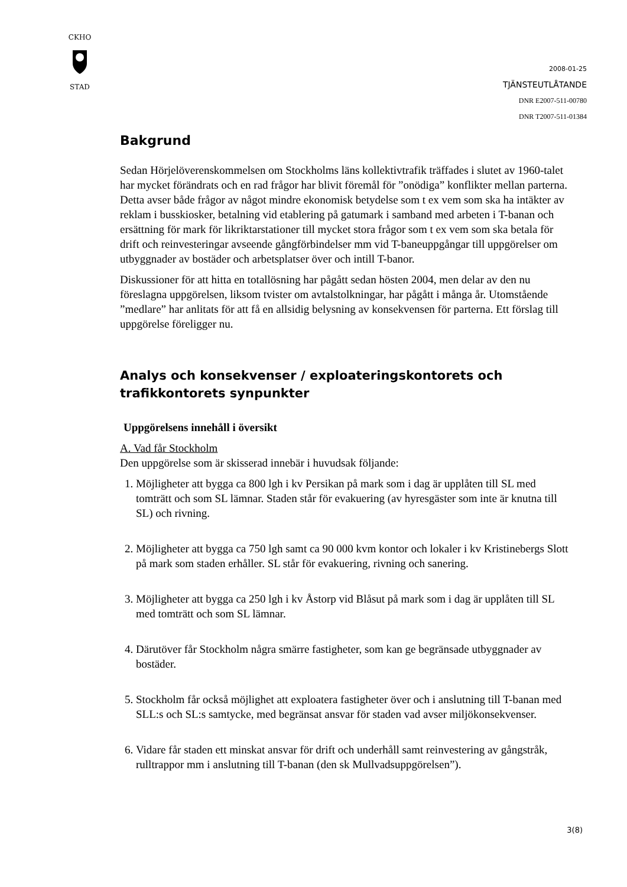CKHO
STAD
2008-01-25
TJÄNSTEUTLÅTANDE
DNR E2007-511-00780
DNR T2007-511-01384
Bakgrund
Sedan Hörjelöverenskommelsen om Stockholms läns kollektivtrafik träffades i slutet av 1960-talet har mycket förändrats och en rad frågor har blivit föremål för ”onödiga” konflikter mellan parterna. Detta avser både frågor av något mindre ekonomisk betydelse som t ex vem som ska ha intäkter av reklam i busskiosker, betalning vid etablering på gatumark i samband med arbeten i T-banan och ersättning för mark för likriktarstationer till mycket stora frågor som t ex vem som ska betala för drift och reinvesteringar avseende gångförbindelser mm vid T-baneuppgångar till uppgörelser om utbyggnader av bostäder och arbetsplatser över och intill T-banor.
Diskussioner för att hitta en totallösning har pågått sedan hösten 2004, men delar av den nu föreslagna uppgörelsen, liksom tvister om avtalstolkningar, har pågått i många år. Utomstående ”medlare” har anlitats för att få en allsidig belysning av konsekvensen för parterna. Ett förslag till uppgörelse föreligger nu.
Analys och konsekvenser / exploateringskontorets och trafikkontorets synpunkter
Uppgörelsens innehåll i översikt
A. Vad får Stockholm
Den uppgörelse som är skisserad innebär i huvudsak följande:
1. Möjligheter att bygga ca 800 lgh i kv Persikan på mark som i dag är upplåten till SL med tomträtt och som SL lämnar. Staden står för evakuering (av hyresgäster som inte är knutna till SL) och rivning.
2. Möjligheter att bygga ca 750 lgh samt ca 90 000 kvm kontor och lokaler i kv Kristinebergs Slott på mark som staden erhåller. SL står för evakuering, rivning och sanering.
3. Möjligheter att bygga ca 250 lgh i kv Åstorp vid Blåsut på mark som i dag är upplåten till SL med tomträtt och som SL lämnar.
4. Därutöver får Stockholm några smärre fastigheter, som kan ge begränsade utbyggnader av bostäder.
5. Stockholm får också möjlighet att exploatera fastigheter över och i anslutning till T-banan med SLL:s och SL:s samtycke, med begränsat ansvar för staden vad avser miljökonsekvenser.
6. Vidare får staden ett minskat ansvar för drift och underhåll samt reinvestering av gångstråk, rulltrappor mm i anslutning till T-banan (den sk Mullvadsuppgörelsen”).
3(8)